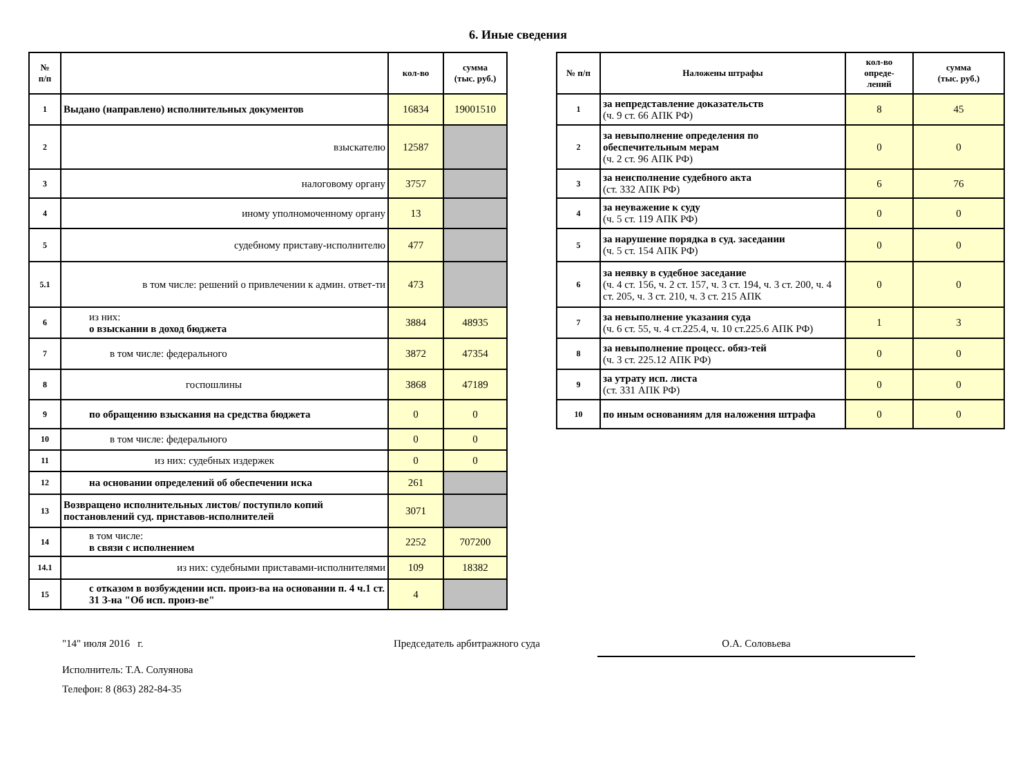6. Иные сведения
| № п/п | | кол-во | сумма (тыс. руб.) |
| --- | --- | --- | --- |
| 1 | Выдано (направлено) исполнительных документов | 16834 | 19001510 |
| 2 | взыскателю | 12587 | |
| 3 | налоговому органу | 3757 | |
| 4 | иному уполномоченному органу | 13 | |
| 5 | судебному приставу-исполнителю | 477 | |
| 5.1 | в том числе: решений о привлечении к админ. ответ-ти | 473 | |
| 6 | из них: о взыскании в доход бюджета | 3884 | 48935 |
| 7 | в том числе: федерального | 3872 | 47354 |
| 8 | госпошлины | 3868 | 47189 |
| 9 | по обращению взыскания на средства бюджета | 0 | 0 |
| 10 | в том числе: федерального | 0 | 0 |
| 11 | из них: судебных издержек | 0 | 0 |
| 12 | на основании определений об обеспечении иска | 261 | |
| 13 | Возвращено исполнительных листов/ поступило копий постановлений суд. приставов-исполнителей | 3071 | |
| 14 | в том числе: в связи с исполнением | 2252 | 707200 |
| 14.1 | из них: судебными приставами-исполнителями | 109 | 18382 |
| 15 | с отказом в возбуждении исп. произ-ва на основании п. 4 ч.1 ст. 31 З-на "Об исп. произ-ве" | 4 | |
| № п/п | Наложены штрафы | кол-во опреде- лений | сумма (тыс. руб.) |
| --- | --- | --- | --- |
| 1 | за непредставление доказательств (ч. 9 ст. 66 АПК РФ) | 8 | 45 |
| 2 | за невыполнение определения по обеспечительным мерам (ч. 2 ст. 96 АПК РФ) | 0 | 0 |
| 3 | за неисполнение судебного акта (ст. 332 АПК РФ) | 6 | 76 |
| 4 | за неуважение к суду (ч. 5 ст. 119 АПК РФ) | 0 | 0 |
| 5 | за нарушение порядка в суд. заседании (ч. 5 ст. 154 АПК РФ) | 0 | 0 |
| 6 | за неявку в судебное заседание (ч. 4 ст. 156, ч. 2 ст. 157, ч. 3 ст. 194, ч. 3 ст. 200, ч. 4 ст. 205, ч. 3 ст. 210, ч. 3 ст. 215 АПК | 0 | 0 |
| 7 | за невыполнение указания суда (ч. 6 ст. 55, ч. 4 ст.225.4, ч. 10 ст.225.6 АПК РФ) | 1 | 3 |
| 8 | за невыполнение процесс. обяз-тей (ч. 3 ст. 225.12 АПК РФ) | 0 | 0 |
| 9 | за утрату исп. листа (ст. 331 АПК РФ) | 0 | 0 |
| 10 | по иным основаниям для наложения штрафа | 0 | 0 |
"14" июля 2016 г. Председатель арбитражного суда О.А. Соловьева
Исполнитель: Т.А. Солуянова
Телефон: 8 (863) 282-84-35